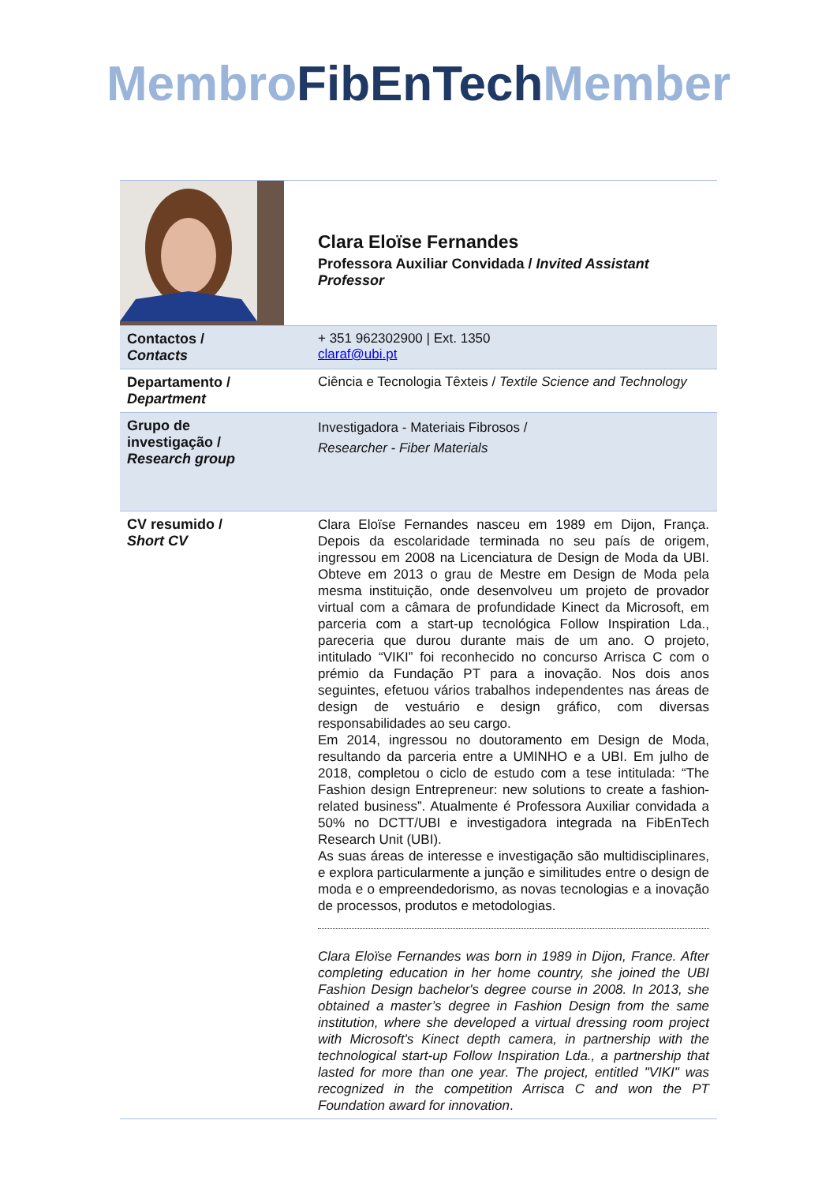Membro FibEnTech Member
| | Clara Eloïse Fernandes Professora Auxiliar Convidada / Invited Assistant Professor |
| Contactos / Contacts | + 351 962302900 / Ext. 1350 claraf@ubi.pt |
| Departamento / Department | Ciência e Tecnologia Têxteis / Textile Science and Technology |
| Grupo de investigação / Research group | Investigadora - Materiais Fibrosos / Researcher - Fiber Materials |
| CV resumido / Short CV | Clara Eloïse Fernandes nasceu em 1989 em Dijon, França. Depois da escolaridade terminada no seu país de origem, ingressou em 2008 na Licenciatura de Design de Moda da UBI. Obteve em 2013 o grau de Mestre em Design de Moda pela mesma instituição, onde desenvolveu um projeto de provador virtual com a câmara de profundidade Kinect da Microsoft, em parceria com a start-up tecnológica Follow Inspiration Lda., pareceria que durou durante mais de um ano. O projeto, intitulado “VIKI” foi reconhecido no concurso Arrisca C com o prémio da Fundação PT para a inovação. Nos dois anos seguintes, efetuou vários trabalhos independentes nas áreas de design de vestuário e design gráfico, com diversas responsabilidades ao seu cargo. Em 2014, ingressou no doutoramento em Design de Moda, resultando da parceria entre a UMINHO e a UBI. Em julho de 2018, completou o ciclo de estudo com a tese intitulada: “The Fashion design Entrepreneur: new solutions to create a fashion-related business”. Atualmente é Professora Auxiliar convidada a 50% no DCTT/UBI e investigadora integrada na FibEnTech Research Unit (UBI). As suas áreas de interesse e investigação são multidisciplinares, e explora particularmente a junção e similitudes entre o design de moda e o empreendedorismo, as novas tecnologias e a inovação de processos, produtos e metodologias. Clara Eloïse Fernandes was born in 1989 in Dijon, France. After completing education in her home country, she joined the UBI Fashion Design bachelor's degree course in 2008. In 2013, she obtained a master’s degree in Fashion Design from the same institution, where she developed a virtual dressing room project with Microsoft's Kinect depth camera, in partnership with the technological start-up Follow Inspiration Lda., a partnership that lasted for more than one year. The project, entitled "VIKI" was recognized in the competition Arrisca C and won the PT Foundation award for innovation . |